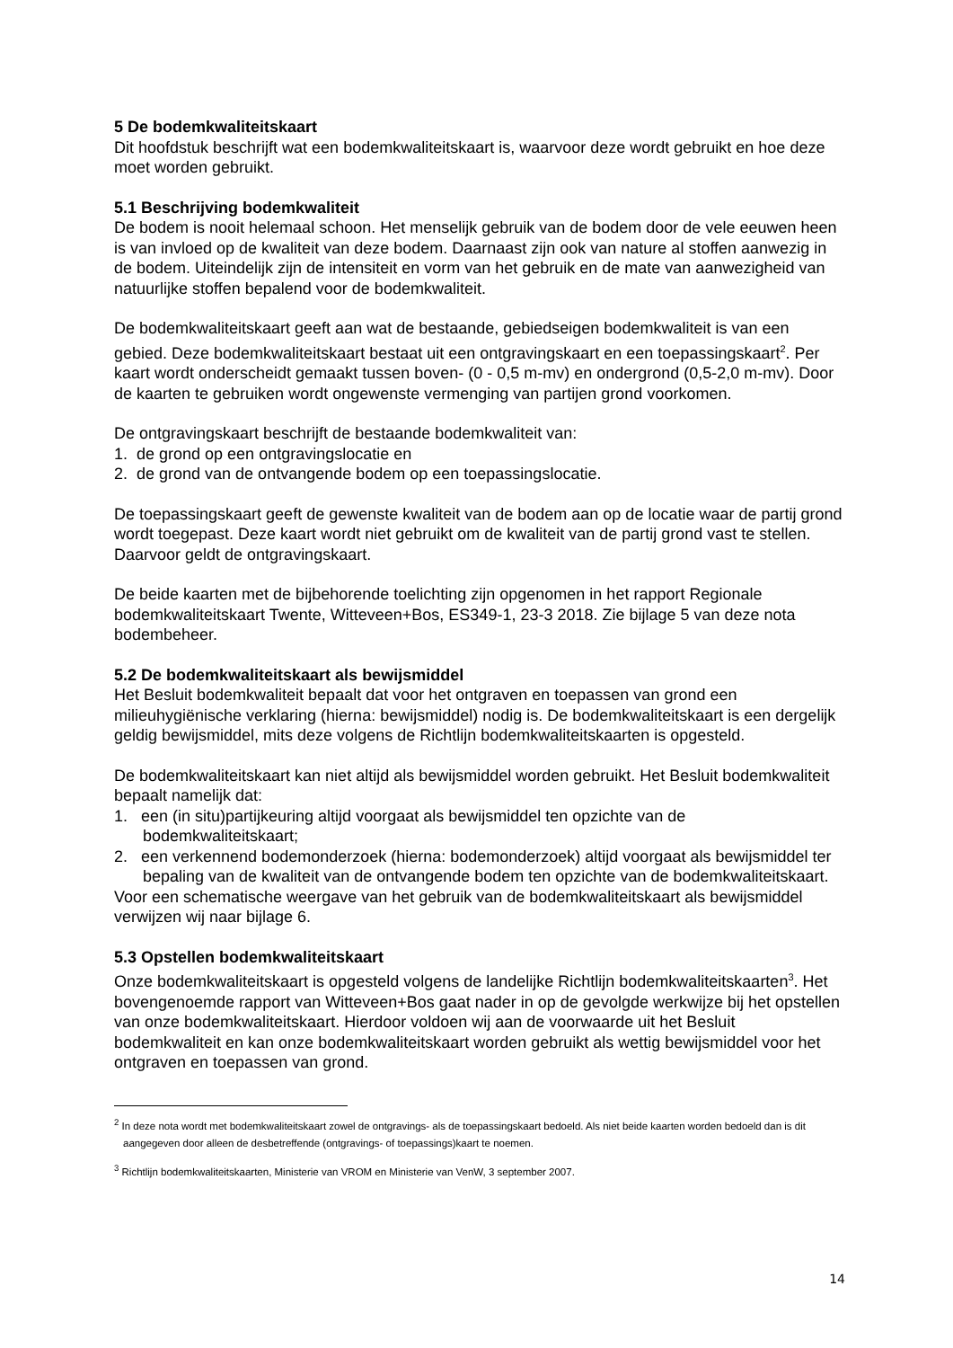5 De bodemkwaliteitskaart
Dit hoofdstuk beschrijft wat een bodemkwaliteitskaart is, waarvoor deze wordt gebruikt en hoe deze moet worden gebruikt.
5.1 Beschrijving bodemkwaliteit
De bodem is nooit helemaal schoon. Het menselijk gebruik van de bodem door de vele eeuwen heen is van invloed op de kwaliteit van deze bodem. Daarnaast zijn ook van nature al stoffen aanwezig in de bodem. Uiteindelijk zijn de intensiteit en vorm van het gebruik en de mate van aanwezigheid van natuurlijke stoffen bepalend voor de bodemkwaliteit.
De bodemkwaliteitskaart geeft aan wat de bestaande, gebiedseigen bodemkwaliteit is van een gebied. Deze bodemkwaliteitskaart bestaat uit een ontgravingskaart en een toepassingskaart<sup>2</sup>. Per kaart wordt onderscheidt gemaakt tussen boven- (0 - 0,5 m-mv) en ondergrond (0,5-2,0 m-mv). Door de kaarten te gebruiken wordt ongewenste vermenging van partijen grond voorkomen.
De ontgravingskaart beschrijft de bestaande bodemkwaliteit van:
1. de grond op een ontgravingslocatie en
2. de grond van de ontvangende bodem op een toepassingslocatie.
De toepassingskaart geeft de gewenste kwaliteit van de bodem aan op de locatie waar de partij grond wordt toegepast. Deze kaart wordt niet gebruikt om de kwaliteit van de partij grond vast te stellen. Daarvoor geldt de ontgravingskaart.
De beide kaarten met de bijbehorende toelichting zijn opgenomen in het rapport Regionale bodemkwaliteitskaart Twente, Witteveen+Bos, ES349-1, 23-3 2018. Zie bijlage 5 van deze nota bodembeheer.
5.2 De bodemkwaliteitskaart als bewijsmiddel
Het Besluit bodemkwaliteit bepaalt dat voor het ontgraven en toepassen van grond een milieuhygiënische verklaring (hierna: bewijsmiddel) nodig is. De bodemkwaliteitskaart is een dergelijk geldig bewijsmiddel, mits deze volgens de Richtlijn bodemkwaliteitskaarten is opgesteld.
De bodemkwaliteitskaart kan niet altijd als bewijsmiddel worden gebruikt. Het Besluit bodemkwaliteit bepaalt namelijk dat:
1. een (in situ)partijkeuring altijd voorgaat als bewijsmiddel ten opzichte van de bodemkwaliteitskaart;
2. een verkennend bodemonderzoek (hierna: bodemonderzoek) altijd voorgaat als bewijsmiddel ter bepaling van de kwaliteit van de ontvangende bodem ten opzichte van de bodemkwaliteitskaart.
Voor een schematische weergave van het gebruik van de bodemkwaliteitskaart als bewijsmiddel verwijzen wij naar bijlage 6.
5.3 Opstellen bodemkwaliteitskaart
Onze bodemkwaliteitskaart is opgesteld volgens de landelijke Richtlijn bodemkwaliteitskaarten<sup>3</sup>. Het bovengenoemde rapport van Witteveen+Bos gaat nader in op de gevolgde werkwijze bij het opstellen van onze bodemkwaliteitskaart. Hierdoor voldoen wij aan de voorwaarde uit het Besluit bodemkwaliteit en kan onze bodemkwaliteitskaart worden gebruikt als wettig bewijsmiddel voor het ontgraven en toepassen van grond.
<sup>2</sup> In deze nota wordt met bodemkwaliteitskaart zowel de ontgravings- als de toepassingskaart bedoeld. Als niet beide kaarten worden bedoeld dan is dit aangegeven door alleen de desbetreffende (ontgravings- of toepassings)kaart te noemen.
<sup>3</sup> Richtlijn bodemkwaliteitskaarten, Ministerie van VROM en Ministerie van VenW, 3 september 2007.
14